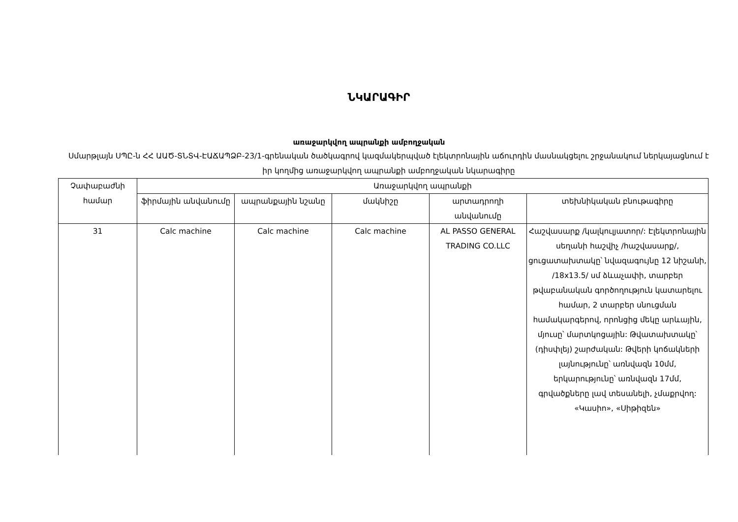ՆԿԱՐԱԳԻՐ
առաջարկվող ապրանքի ամբողջական
Սմարթլայն ՍՊԸ-ն ՀՀ ԱԱԾ-ՏՆՏՎ-ԷԱՃԱՊՁԲ-23/1-գրենական ծածկագրով կազմակերպված էլեկտրոնային աճուրդին մասնակցելու շրջանակում ներկայացնում է իր կողմից առաջարկվող ապրանքի ամբողջական նկարագիրը
| Չափաբաժնի համար | Առաջարկվող ապրանքի | | | | |
| --- | --- | --- | --- | --- | --- |
| | ֆիրմային անվանումը | ապրանքային նշանը | մակնիշը | արտադրողի անվանումը | տեխնիկական բնութագիրը |
| 31 | Calc machine | Calc machine | Calc machine | AL PASSO GENERAL TRADING CO.LLC | Հաշվասարք /կալկուլյատոր/: Էլեկտրոնային սեղանի հաշվիչ /հաշվասարք/, ցուցատախտակը՝ նվազագույնը 12 նիշանի, /18x13.5/ սմ ձևաչափի, տարբեր թվաբանական գործողություն կատարելու համար, 2 տարբեր սնուցման համակարգերով, որոնցից մեկը արևային, մյուսը՝ մարտկոցային: Թվատախտակը՝ (դիսփլեյ) շարժական: Թվերի կոճակների լայնությունը՝ առնվազն 10մմ, երկարությունը՝ առնվազն 17մմ, գրվածքները լավ տեսանելի, չմաքրվող: «Կասիո», «Սիթիզեն» |